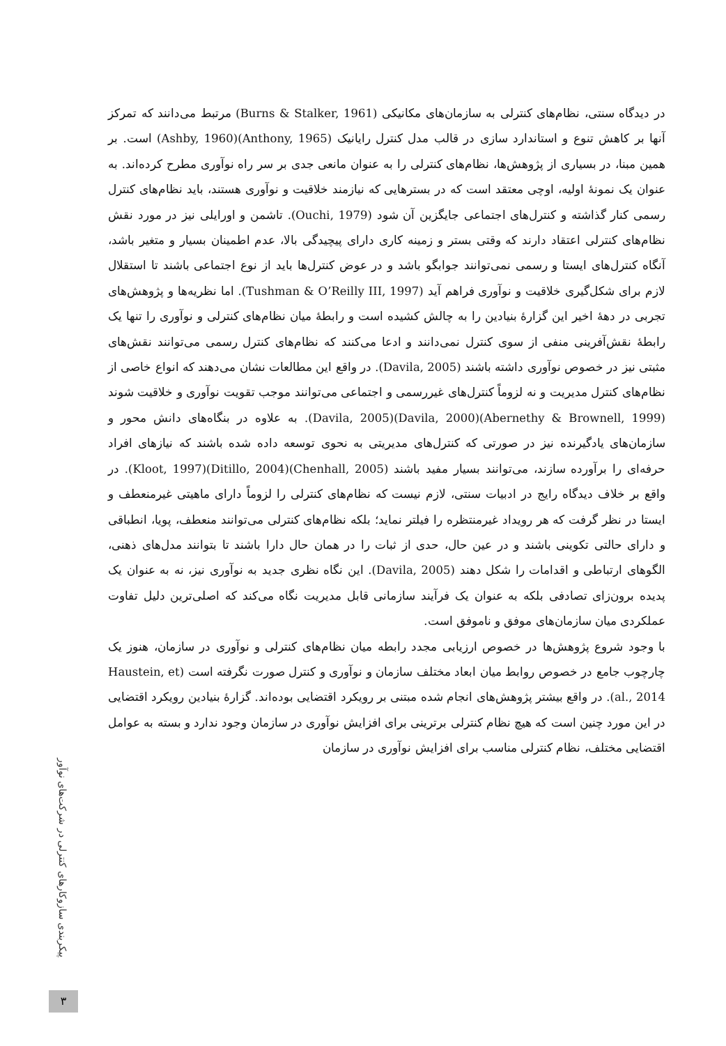در دیدگاه سنتی، نظام‌های کنترلی به سازمان‌های مکانیکی (Burns & Stalker, 1961) مرتبط می‌دانند که تمرکز آنها بر کاهش تنوع و استاندارد سازی در قالب مدل کنترل رایانیک (Anthony, 1965)(Ashby, 1960) است. بر همین مبنا، در بسیاری از پژوهش‌ها، نظام‌های کنترلی را به عنوان مانعی جدی بر سر راه نوآوری مطرح کرده‌اند. به عنوان یک نمونهٔ اولیه، اوچی معتقد است که در بسترهایی که نیازمند خلاقیت و نوآوری هستند، باید نظام‌های کنترل رسمی کنار گذاشته و کنترل‌های اجتماعی جایگزین آن شود (Ouchi, 1979). تاشمن و اورایلی نیز در مورد نقش نظام‌های کنترلی اعتقاد دارند که وقتی بستر و زمینه کاری دارای پیچیدگی بالا، عدم اطمینان بسیار و متغیر باشد، آنگاه کنترل‌های ایستا و رسمی نمی‌توانند جوابگو باشد و در عوض کنترل‌ها باید از نوع اجتماعی باشند تا استقلال لازم برای شکل‌گیری خلاقیت و نوآوری فراهم آید (Tushman & O’Reilly III, 1997). اما نظریه‌ها و پژوهش‌های تجربی در دههٔ اخیر این گزارهٔ بنیادین را به چالش کشیده است و رابطهٔ میان نظام‌های کنترلی و نوآوری را تنها یک رابطهٔ نقش‌آفرینی منفی از سوی کنترل نمی‌دانند و ادعا می‌کنند که نظام‌های کنترل رسمی می‌توانند نقش‌های مثبتی نیز در خصوص نوآوری داشته باشند (Davila, 2005). در واقع این مطالعات نشان می‌دهند که انواع خاصی از نظام‌های کنترل مدیریت و نه لزوماً کنترل‌های غیررسمی و اجتماعی می‌توانند موجب تقویت نوآوری و خلاقیت شوند (Abernethy & Brownell, 1999)(Davila, 2000)(Davila, 2005). به علاوه در بنگاه‌های دانش محور و سازمان‌های یادگیرنده نیز در صورتی که کنترل‌های مدیریتی به نحوی توسعه داده شده باشند که نیازهای افراد حرفه‌ای را برآورده سازند، می‌توانند بسیار مفید باشند (Chenhall, 2005)(Ditillo, 2004)(Kloot, 1997). در واقع بر خلاف دیدگاه رایج در ادبیات سنتی، لازم نیست که نظام‌های کنترلی را لزوماً دارای ماهیتی غیرمنعطف و ایستا در نظر گرفت که هر رویداد غیرمنتظره را فیلتر نماید؛ بلکه نظام‌های کنترلی می‌توانند منعطف، پویا، انطباقی و دارای حالتی تکوینی باشند و در عین حال، حدی از ثبات را در همان حال دارا باشند تا بتوانند مدل‌های ذهنی، الگوهای ارتباطی و اقدامات را شکل دهند (Davila, 2005). این نگاه نظری جدید به نوآوری نیز، نه به عنوان یک پدیده برون‌زای تصادفی بلکه به عنوان یک فرآیند سازمانی قابل مدیریت نگاه می‌کند که اصلی‌ترین دلیل تفاوت عملکردی میان سازمان‌های موفق و ناموفق است.
با وجود شروع پژوهش‌ها در خصوص ارزیابی مجدد رابطه میان نظام‌های کنترلی و نوآوری در سازمان، هنوز یک چارچوب جامع در خصوص روابط میان ابعاد مختلف سازمان و نوآوری و کنترل صورت نگرفته است (Haustein, et al., 2014). در واقع بیشتر پژوهش‌های انجام شده مبتنی بر رویکرد اقتضایی بوده‌اند. گزارهٔ بنیادین رویکرد اقتضایی در این مورد چنین است که هیچ نظام کنترلی برترینی برای افزایش نوآوری در سازمان وجود ندارد و بسته به عوامل اقتضایی مختلف، نظام کنترلی مناسب برای افزایش نوآوری در سازمان
پیکربندی سازوکارهای کنترلی در شرکت‌های نوآور
۳